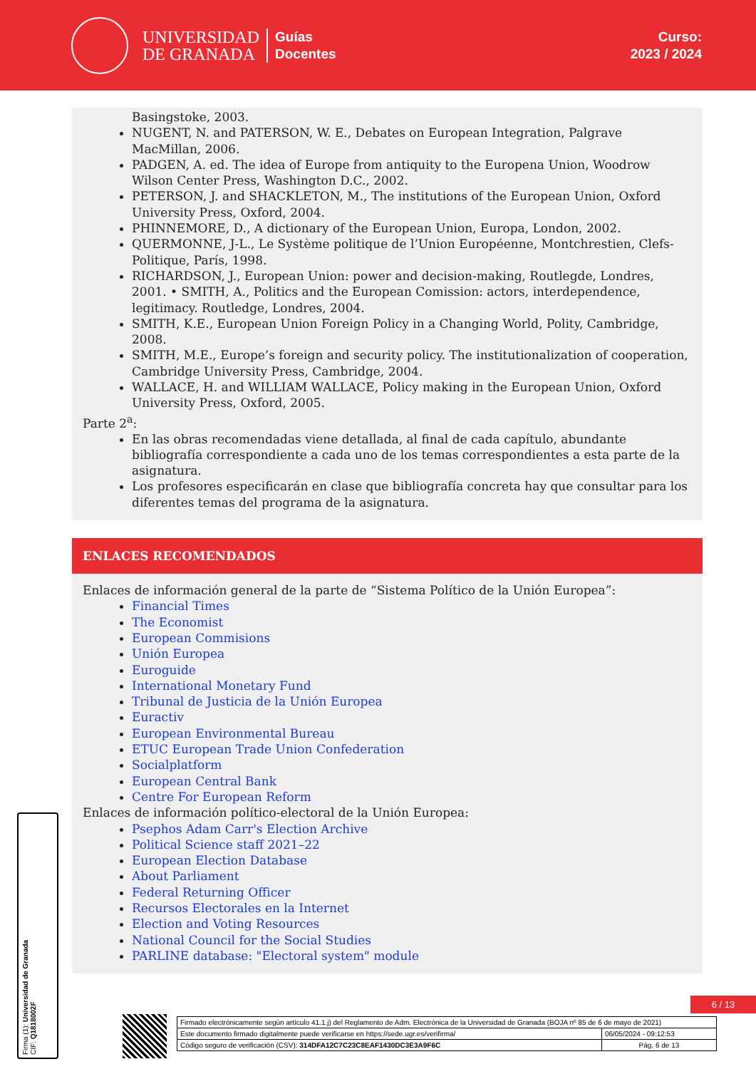UNIVERSIDAD
DE GRANADA
Guías
Docentes
Curso:
2023 / 2024
Basingstoke, 2003.
NUGENT, N. and PATERSON, W. E., Debates on European Integration, Palgrave MacMillan, 2006.
PADGEN, A. ed. The idea of Europe from antiquity to the Europena Union, Woodrow Wilson Center Press, Washington D.C., 2002.
PETERSON, J. and SHACKLETON, M., The institutions of the European Union, Oxford University Press, Oxford, 2004.
PHINNEMORE, D., A dictionary of the European Union, Europa, London, 2002.
QUERMONNE, J-L., Le Système politique de l’Union Européenne, Montchrestien, Clefs-Politique, París, 1998.
RICHARDSON, J., European Union: power and decision-making, Routlegde, Londres, 2001. • SMITH, A., Politics and the European Comission: actors, interdependence, legitimacy. Routledge, Londres, 2004.
SMITH, K.E., European Union Foreign Policy in a Changing World, Polity, Cambridge, 2008.
SMITH, M.E., Europe’s foreign and security policy. The institutionalization of cooperation, Cambridge University Press, Cambridge, 2004.
WALLACE, H. and WILLIAM WALLACE, Policy making in the European Union, Oxford University Press, Oxford, 2005.
Parte 2<sup>a</sup>:
En las obras recomendadas viene detallada, al final de cada capítulo, abundante bibliografía correspondiente a cada uno de los temas correspondientes a esta parte de la asignatura.
Los profesores especificarán en clase que bibliografía concreta hay que consultar para los diferentes temas del programa de la asignatura.
ENLACES RECOMENDADOS
Enlaces de información general de la parte de “Sistema Político de la Unión Europea”:
Financial Times
The Economist
European Commisions
Unión Europea
Euroguide
International Monetary Fund
Tribunal de Justicia de la Unión Europea
Euractiv
European Environmental Bureau
ETUC European Trade Union Confederation
Socialplatform
European Central Bank
Centre For European Reform
Enlaces de información político-electoral de la Unión Europea:
Psephos Adam Carr's Election Archive
Political Science staff 2021–22
European Election Database
About Parliament
Federal Returning Officer
Recursos Electorales en la Internet
Election and Voting Resources
National Council for the Social Studies
PARLINE database: "Electoral system" module
Firma (1): Universidad de Granada
CIF: Q1818002F
6 / 13
| Firmado electrónicamente según artículo 41.1.j) del Reglamento de Adm. Electrónica de la Universidad de Granada (BOJA nº 85 de 6 de mayo de 2021) | |
| Este documento firmado digitalmente puede verificarse en https://sede.ugr.es/verifirma/ | 06/05/2024 - 09:12:53 |
| Código seguro de verificación (CSV): 314DFA12C7C23C8EAF1430DC3E3A9F6C | Pág. 6 de 13 |